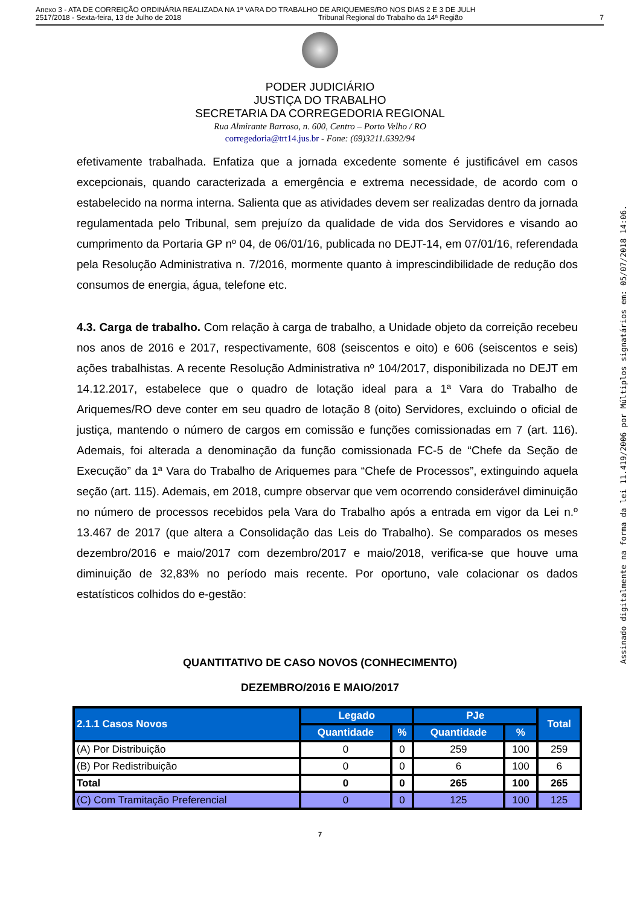Anexo 3 - ATA DE CORREIÇÃO ORDINÁRIA REALIZADA NA 1ª VARA DO TRABALHO DE ARIQUEMES/RO NOS DIAS 2 E 3 DE JULH
2517/2018 - Sexta-feira, 13 de Julho de 2018 Tribunal Regional do Trabalho da 14ª Região 7
PODER JUDICIÁRIO
JUSTIÇA DO TRABALHO
SECRETARIA DA CORREGEDORIA REGIONAL
Rua Almirante Barroso, n. 600, Centro – Porto Velho / RO
corregedoria@trt14.jus.br - Fone: (69)3211.6392/94
efetivamente trabalhada. Enfatiza que a jornada excedente somente é justificável em casos excepcionais, quando caracterizada a emergência e extrema necessidade, de acordo com o estabelecido na norma interna. Salienta que as atividades devem ser realizadas dentro da jornada regulamentada pelo Tribunal, sem prejuízo da qualidade de vida dos Servidores e visando ao cumprimento da Portaria GP nº 04, de 06/01/16, publicada no DEJT-14, em 07/01/16, referendada pela Resolução Administrativa n. 7/2016, mormente quanto à imprescindibilidade de redução dos consumos de energia, água, telefone etc.
4.3. Carga de trabalho. Com relação à carga de trabalho, a Unidade objeto da correição recebeu nos anos de 2016 e 2017, respectivamente, 608 (seiscentos e oito) e 606 (seiscentos e seis) ações trabalhistas. A recente Resolução Administrativa nº 104/2017, disponibilizada no DEJT em 14.12.2017, estabelece que o quadro de lotação ideal para a 1ª Vara do Trabalho de Ariquemes/RO deve conter em seu quadro de lotação 8 (oito) Servidores, excluindo o oficial de justiça, mantendo o número de cargos em comissão e funções comissionadas em 7 (art. 116). Ademais, foi alterada a denominação da função comissionada FC-5 de “Chefe da Seção de Execução” da 1ª Vara do Trabalho de Ariquemes para “Chefe de Processos”, extinguindo aquela seção (art. 115). Ademais, em 2018, cumpre observar que vem ocorrendo considerável diminuição no número de processos recebidos pela Vara do Trabalho após a entrada em vigor da Lei n.º 13.467 de 2017 (que altera a Consolidação das Leis do Trabalho). Se comparados os meses dezembro/2016 e maio/2017 com dezembro/2017 e maio/2018, verifica-se que houve uma diminuição de 32,83% no período mais recente. Por oportuno, vale colacionar os dados estatísticos colhidos do e-gestão:
QUANTITATIVO DE CASO NOVOS (CONHECIMENTO)
DEZEMBRO/2016 E MAIO/2017
| 2.1.1 Casos Novos | Legado | | PJe | | Total |
| --- | --- | --- | --- | --- | --- |
| | Quantidade | % | Quantidade | % | |
| (A) Por Distribuição | 0 | 0 | 259 | 100 | 259 |
| (B) Por Redistribuição | 0 | 0 | 6 | 100 | 6 |
| Total | 0 | 0 | 265 | 100 | 265 |
| (C) Com Tramitação Preferencial | 0 | 0 | 125 | 100 | 125 |
7
Assinado digitalmente na forma da lei 11.419/2006 por Múltiplos signatários em: 05/07/2018 14:06.